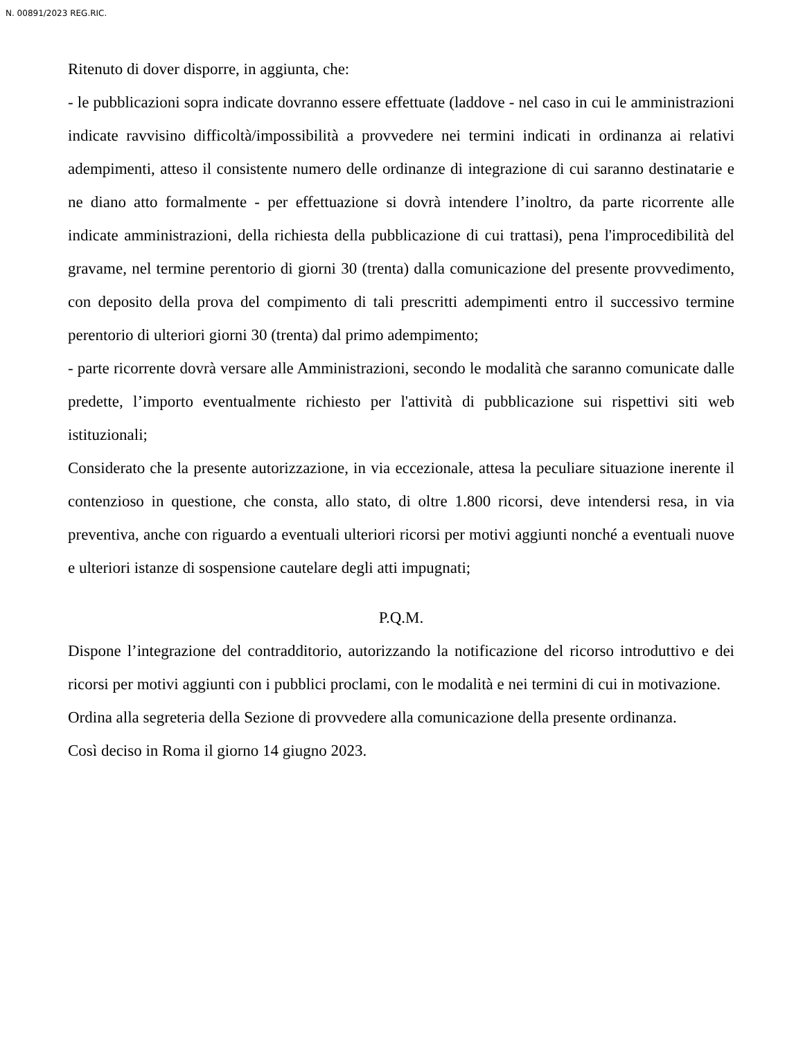N. 00891/2023 REG.RIC.
Ritenuto di dover disporre, in aggiunta, che:
- le pubblicazioni sopra indicate dovranno essere effettuate (laddove - nel caso in cui le amministrazioni indicate ravvisino difficoltà/impossibilità a provvedere nei termini indicati in ordinanza ai relativi adempimenti, atteso il consistente numero delle ordinanze di integrazione di cui saranno destinatarie e ne diano atto formalmente - per effettuazione si dovrà intendere l’inoltro, da parte ricorrente alle indicate amministrazioni, della richiesta della pubblicazione di cui trattasi), pena l'improcedibilità del gravame, nel termine perentorio di giorni 30 (trenta) dalla comunicazione del presente provvedimento, con deposito della prova del compimento di tali prescritti adempimenti entro il successivo termine perentorio di ulteriori giorni 30 (trenta) dal primo adempimento;
- parte ricorrente dovrà versare alle Amministrazioni, secondo le modalità che saranno comunicate dalle predette, l’importo eventualmente richiesto per l'attività di pubblicazione sui rispettivi siti web istituzionali;
Considerato che la presente autorizzazione, in via eccezionale, attesa la peculiare situazione inerente il contenzioso in questione, che consta, allo stato, di oltre 1.800 ricorsi, deve intendersi resa, in via preventiva, anche con riguardo a eventuali ulteriori ricorsi per motivi aggiunti nonché a eventuali nuove e ulteriori istanze di sospensione cautelare degli atti impugnati;
P.Q.M.
Dispone l’integrazione del contradditorio, autorizzando la notificazione del ricorso introduttivo e dei ricorsi per motivi aggiunti con i pubblici proclami, con le modalità e nei termini di cui in motivazione.
Ordina alla segreteria della Sezione di provvedere alla comunicazione della presente ordinanza.
Così deciso in Roma il giorno 14 giugno 2023.